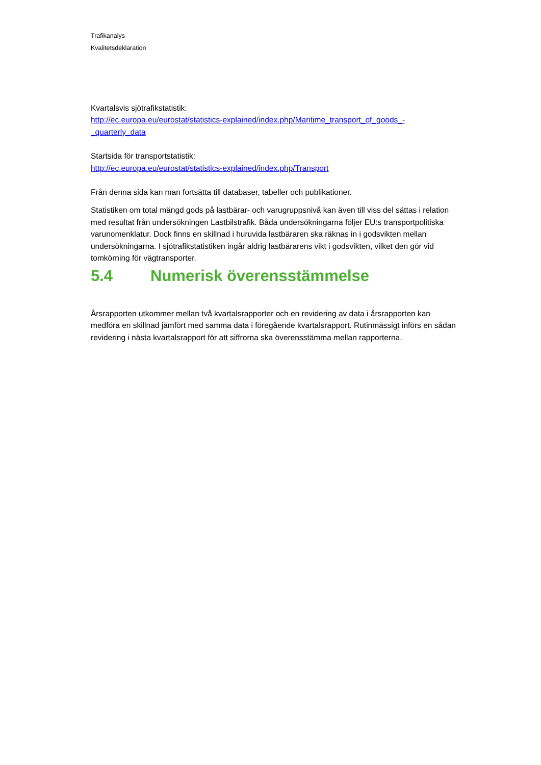Trafikanalys
Kvalitetsdeklaration
Kvartalsvis sjötrafikstatistik:
http://ec.europa.eu/eurostat/statistics-explained/index.php/Maritime_transport_of_goods_-_quarterly_data
Startsida för transportstatistik:
http://ec.europa.eu/eurostat/statistics-explained/index.php/Transport
Från denna sida kan man fortsätta till databaser, tabeller och publikationer.
Statistiken om total mängd gods på lastbärar- och varugruppsnivå kan även till viss del sättas i relation med resultat från undersökningen Lastbilstrafik. Båda undersökningarna följer EU:s transportpolitiska varunomenklatur. Dock finns en skillnad i huruvida lastbäraren ska räknas in i godsvikten mellan undersökningarna. I sjötrafikstatistiken ingår aldrig lastbärarens vikt i godsvikten, vilket den gör vid tomkörning för vägtransporter.
5.4 Numerisk överensstämmelse
Årsrapporten utkommer mellan två kvartalsrapporter och en revidering av data i årsrapporten kan medföra en skillnad jämfört med samma data i föregående kvartalsrapport. Rutinmässigt införs en sådan revidering i nästa kvartalsrapport för att siffrorna ska överensstämma mellan rapporterna.